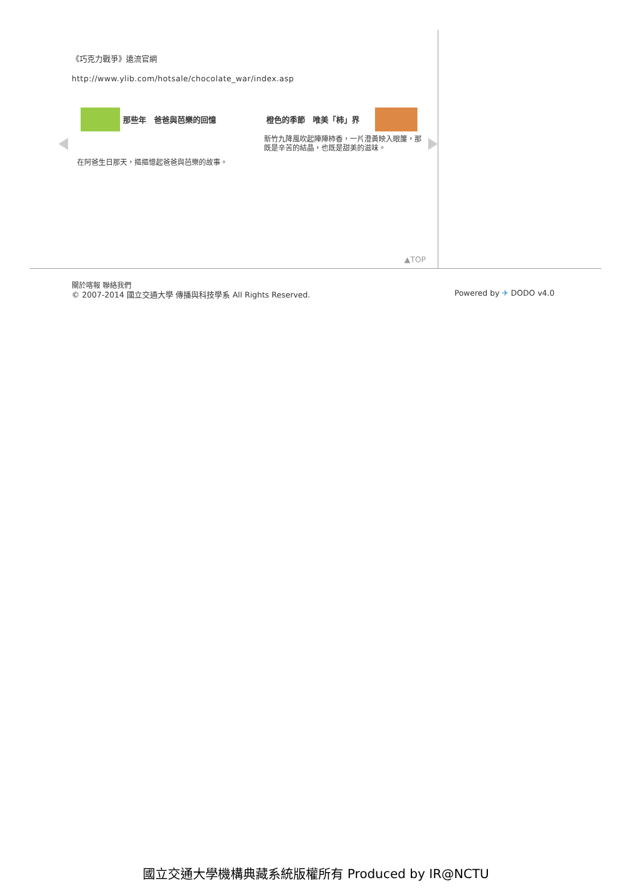《巧克力戰爭》遠流官網
http://www.ylib.com/hotsale/chocolate_war/index.asp
那些年　爸爸與芭樂的回憶
在阿爸生日那天，摳摳憶起爸爸與芭樂的故事。
橙色的季節　唯美「柿」界
新竹九降風吹起陣陣柿香，一片澄黃映入眼簾，那既是辛苦的結晶，也既是甜美的滋味。
▲TOP
關於喀報 聯絡我們
© 2007-2014 國立交通大學 傳播與科技學系 All Rights Reserved.
Powered by ✈ DODO v4.0
國立交通大學機構典藏系統版權所有 Produced by IR@NCTU